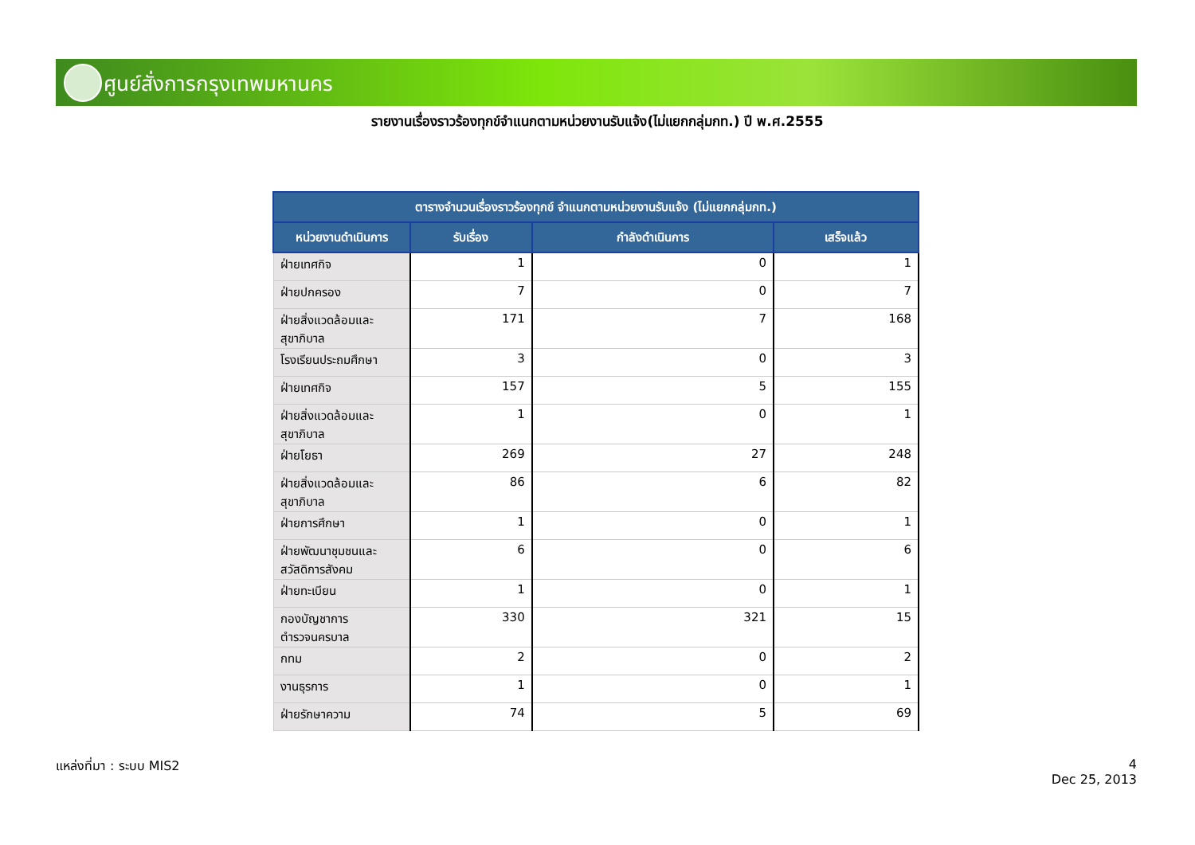ศูนย์สั่งการกรุงเทพมหานคร
รายงานเรื่องราวร้องทุกข์จำแนกตามหน่วยงานรับแจ้ง(ไม่แยกกลุ่มกท.) ปี พ.ศ.2555
| ตารางจำนวนเรื่องราวร้องทุกข์ จำแนกตามหน่วยงานรับแจ้ง (ไม่แยกกลุ่มกท.) | | | |
| --- | --- | --- | --- |
| หน่วยงานดำเนินการ | รับเรื่อง | กำลังดำเนินการ | เสร็จแล้ว |
| ฝ่ายเทศกิจ | 1 | 0 | 1 |
| ฝ่ายปกครอง | 7 | 0 | 7 |
| ฝ่ายสิ่งแวดล้อมและสุขาภิบาล | 171 | 7 | 168 |
| โรงเรียนประถมศึกษา | 3 | 0 | 3 |
| ฝ่ายเทศกิจ | 157 | 5 | 155 |
| ฝ่ายสิ่งแวดล้อมและสุขาภิบาล | 1 | 0 | 1 |
| ฝ่ายโยธา | 269 | 27 | 248 |
| ฝ่ายสิ่งแวดล้อมและสุขาภิบาล | 86 | 6 | 82 |
| ฝ่ายการศึกษา | 1 | 0 | 1 |
| ฝ่ายพัฒนาชุมชนและสวัสดิการสังคม | 6 | 0 | 6 |
| ฝ่ายทะเบียน | 1 | 0 | 1 |
| กองบัญชาการตำรวจนครบาล | 330 | 321 | 15 |
| กทม | 2 | 0 | 2 |
| งานธุรการ | 1 | 0 | 1 |
| ฝ่ายรักษาความ | 74 | 5 | 69 |
แหล่งที่มา : ระบบ MIS2
4
Dec 25, 2013